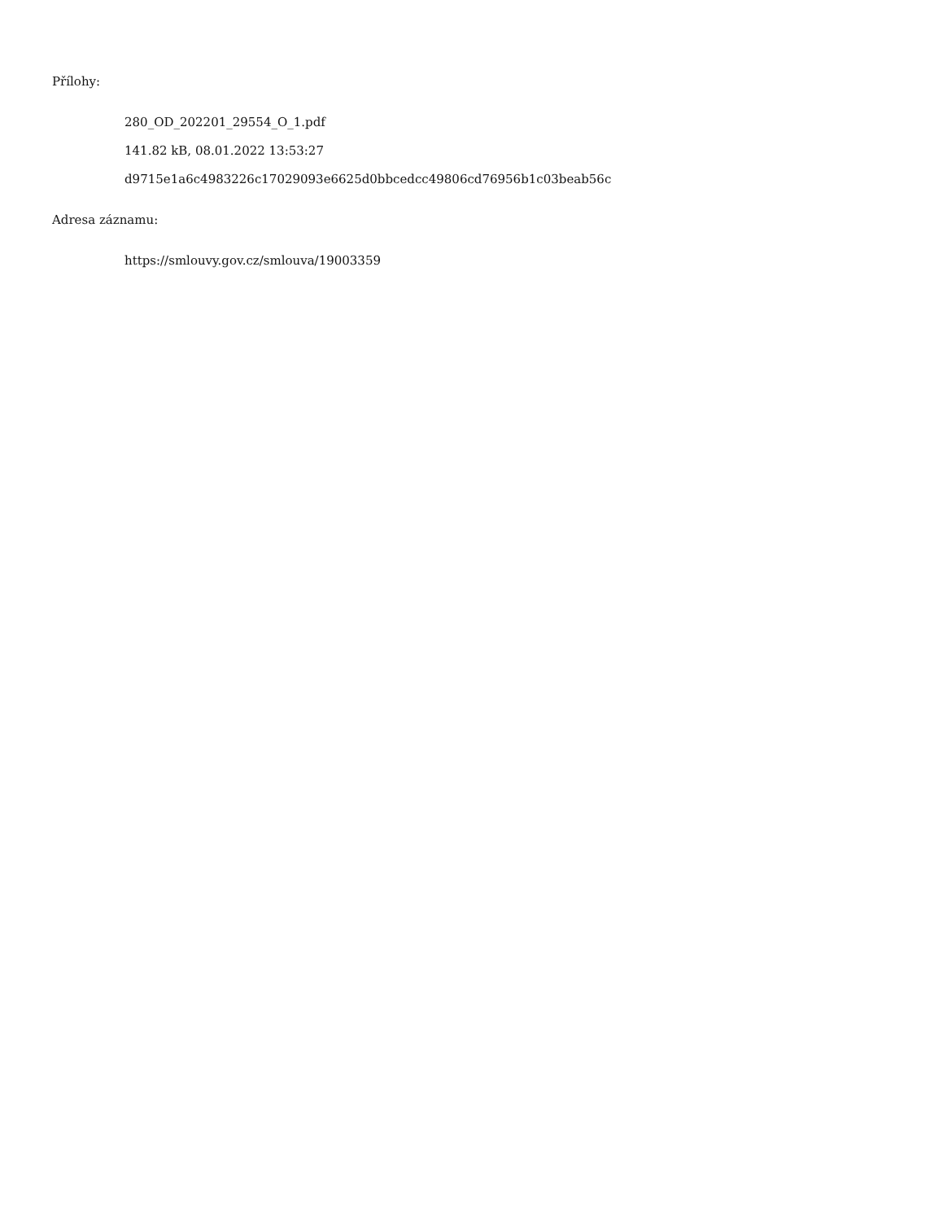Přílohy:
280_OD_202201_29554_O_1.pdf
141.82 kB, 08.01.2022 13:53:27
d9715e1a6c4983226c17029093e6625d0bbcedcc49806cd76956b1c03beab56c
Adresa záznamu:
https://smlouvy.gov.cz/smlouva/19003359